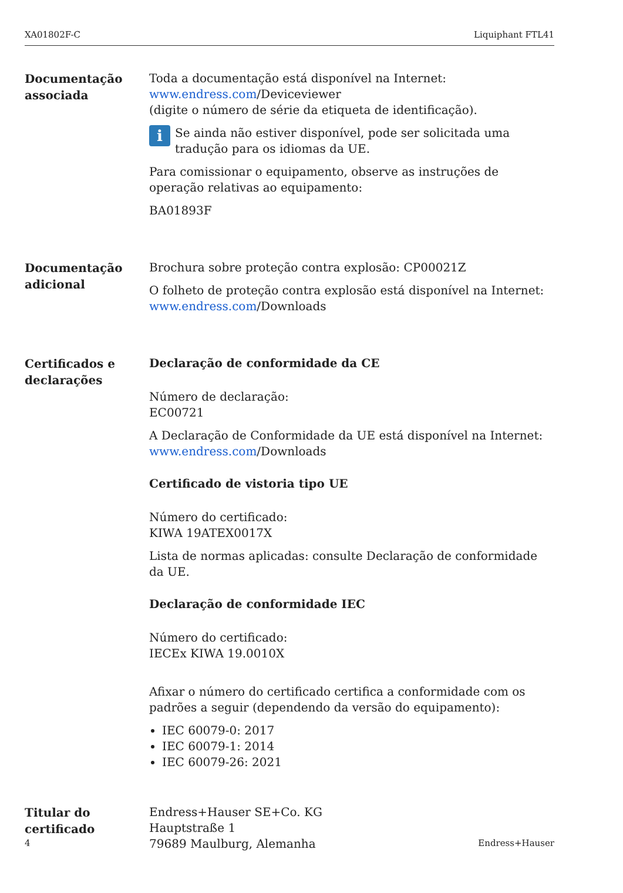XA01802F-C Liquiphant FTL41
Documentação associada
Toda a documentação está disponível na Internet:
www.endress.com/Deviceviewer
(digite o número de série da etiqueta de identificação).
i
Se ainda não estiver disponível, pode ser solicitada uma tradução para os idiomas da UE.
Para comissionar o equipamento, observe as instruções de operação relativas ao equipamento:
BA01893F
Documentação adicional
Brochura sobre proteção contra explosão: CP00021Z
O folheto de proteção contra explosão está disponível na Internet:
www.endress.com/Downloads
Certificados e declarações
Declaração de conformidade da CE
Número de declaração:
EC00721
A Declaração de Conformidade da UE está disponível na Internet:
www.endress.com/Downloads
Certificado de vistoria tipo UE
Número do certificado:
KIWA 19ATEX0017X
Lista de normas aplicadas: consulte Declaração de conformidade da UE.
Declaração de conformidade IEC
Número do certificado:
IECEx KIWA 19.0010X
Afixar o número do certificado certifica a conformidade com os padrões a seguir (dependendo da versão do equipamento):
IEC 60079-0: 2017
IEC 60079-1: 2014
IEC 60079-26: 2021
Titular do certificado
Endress+Hauser SE+Co. KG
Hauptstraße 1
79689 Maulburg, Alemanha
4 Endress+Hauser